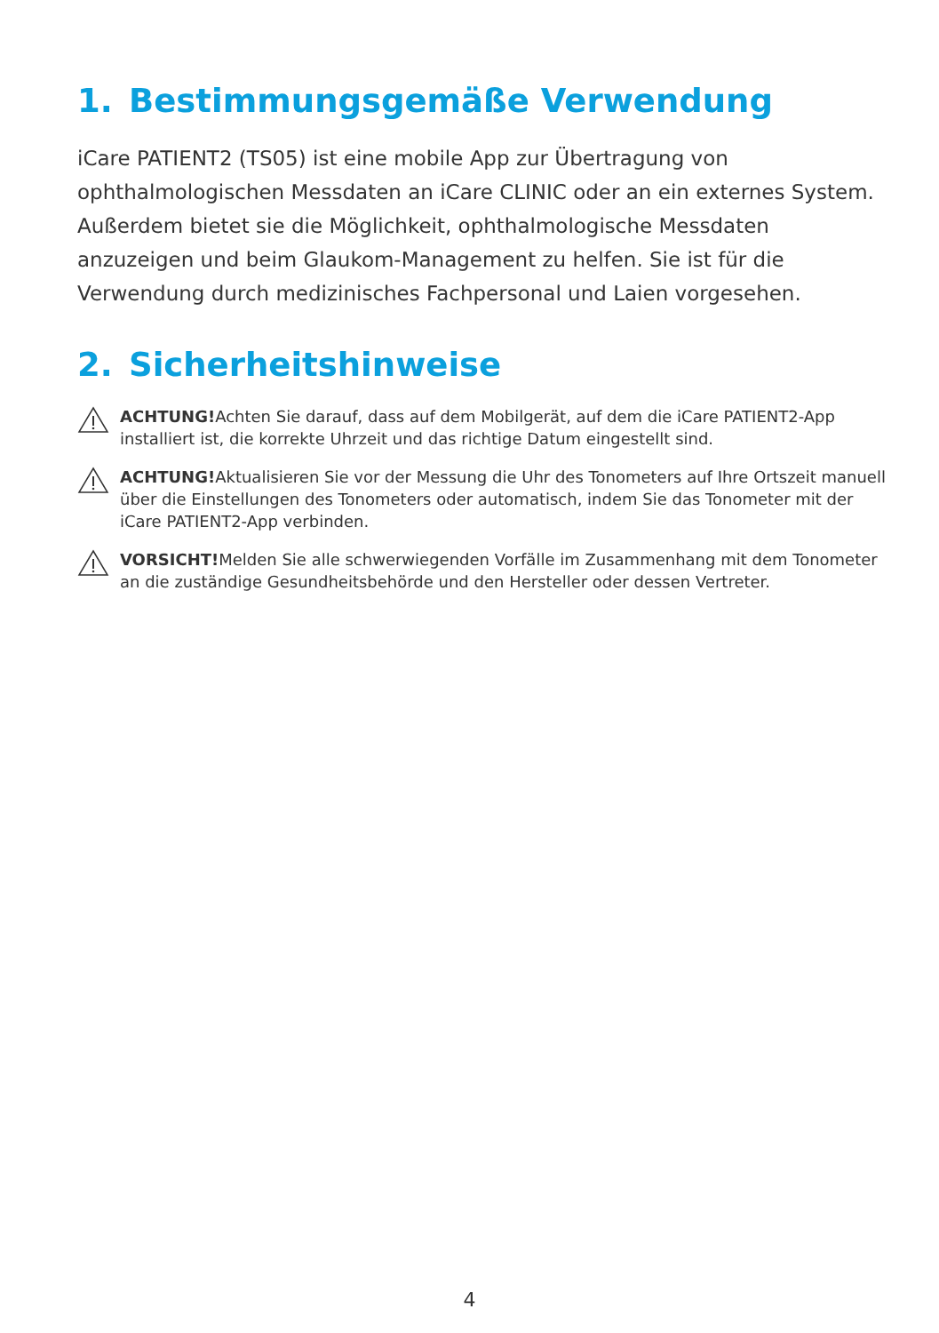1. Bestimmungsgemäße Verwendung
iCare PATIENT2 (TS05) ist eine mobile App zur Übertragung von ophthalmologischen Messdaten an iCare CLINIC oder an ein externes System. Außerdem bietet sie die Möglichkeit, ophthalmologische Messdaten anzuzeigen und beim Glaukom-Management zu helfen. Sie ist für die Verwendung durch medizinisches Fachpersonal und Laien vorgesehen.
2. Sicherheitshinweise
ACHTUNG!Achten Sie darauf, dass auf dem Mobilgerät, auf dem die iCare PATIENT2-App installiert ist, die korrekte Uhrzeit und das richtige Datum eingestellt sind.
ACHTUNG!Aktualisieren Sie vor der Messung die Uhr des Tonometers auf Ihre Ortszeit manuell über die Einstellungen des Tonometers oder automatisch, indem Sie das Tonometer mit der iCare PATIENT2-App verbinden.
VORSICHT!Melden Sie alle schwerwiegenden Vorfälle im Zusammenhang mit dem Tonometer an die zuständige Gesundheitsbehörde und den Hersteller oder dessen Vertreter.
4